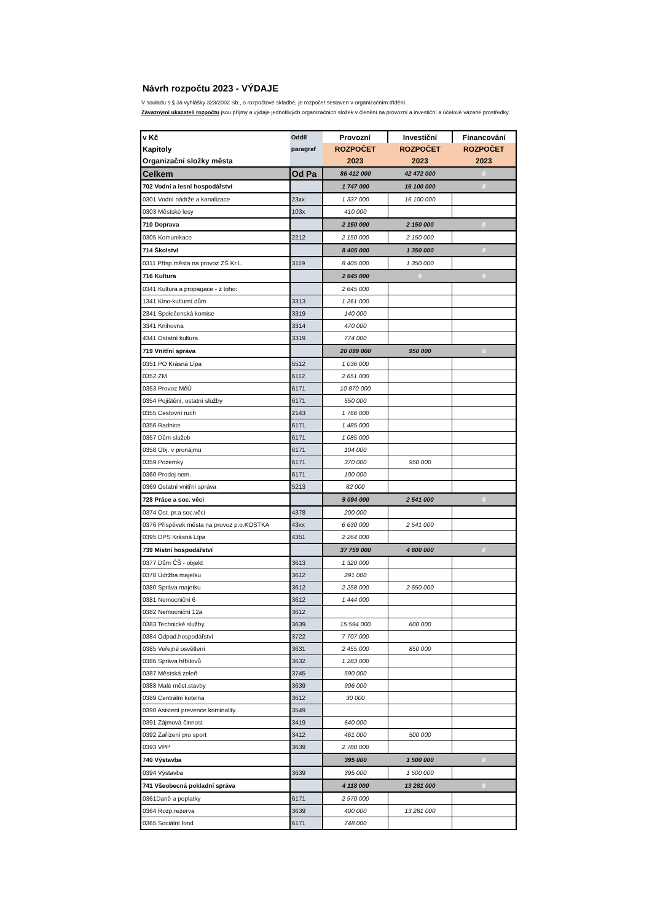Návrh rozpočtu 2023 - VÝDAJE
V souladu s § 3a vyhlášky 323/2002 Sb., o rozpočtové skladbě, je rozpočet sestaven v organizačním třídění.
Závaznými ukazateli rozpočtu jsou příjmy a výdaje jednotlivých organizačních složek v členění na provozní a investiční a účelově vázané prostředky.
| v Kč | Oddíl | Provozní | Investiční | Financování |
| Kapitoly | paragraf | ROZPOČET | ROZPOČET | ROZPOČET |
| Organizační složky města | | 2023 | 2023 | 2023 |
| Celkem | Od Pa | 86 412 000 | 42 472 000 | 0 |
| 702 Vodní a lesní hospodářství | | 1 747 000 | 16 100 000 | 0 |
| 0301 Vodní nádrže a kanalizace | 23xx | 1 337 000 | 16 100 000 | |
| 0303 Městské lesy | 103x | 410 000 | | |
| 710 Doprava | | 2 150 000 | 2 150 000 | 0 |
| 0305 Komunikace | 2212 | 2 150 000 | 2 150 000 | |
| 714 Školství | | 8 405 000 | 1 350 000 | 0 |
| 0311 Přísp.města na provoz ZŠ Kr.L. | 3119 | 8 405 000 | 1 350 000 | |
| 716 Kultura | | 2 645 000 | 0 | 0 |
| 0341 Kultura a propagace - z toho: | | 2 645 000 | | |
| 1341 Kino-kulturní dům | 3313 | 1 261 000 | | |
| 2341 Společenská komise | 3319 | 140 000 | | |
| 3341 Knihovna | 3314 | 470 000 | | |
| 4341 Ostatní kultura | 3319 | 774 000 | | |
| 719 Vnitřní správa | | 20 099 000 | 950 000 | 0 |
| 0351 PO Krásná Lípa | 5512 | 1 036 000 | | |
| 0352 ZM | 6112 | 2 651 000 | | |
| 0353 Provoz MěÚ | 6171 | 10 870 000 | | |
| 0354 Pojištění, ostatní služby | 6171 | 550 000 | | |
| 0355 Cestovní ruch | 2143 | 1 766 000 | | |
| 0356 Radnice | 6171 | 1 485 000 | | |
| 0357 Dům služeb | 6171 | 1 085 000 | | |
| 0358 Obj. v pronájmu | 6171 | 104 000 | | |
| 0359 Pozemky | 6171 | 370 000 | 950 000 | |
| 0360 Prodej nem. | 6171 | 100 000 | | |
| 0369 Ostatní vnitřní správa | 5213 | 82 000 | | |
| 728 Práce a soc. věci | | 9 094 000 | 2 541 000 | 0 |
| 0374 Ost. pr.a soc.věci | 4378 | 200 000 | | |
| 0376 Příspěvek města na provoz p.o.KOSTKA | 43xx | 6 630 000 | 2 541 000 | |
| 0395 DPS Krásná Lípa | 4351 | 2 264 000 | | |
| 739 Místní hospodářství | | 37 759 000 | 4 600 000 | 0 |
| 0377 Dům ČŠ - objekt | 3613 | 1 320 000 | | |
| 0378 Údržba majetku | 3612 | 291 000 | | |
| 0380 Správa majetku | 3612 | 2 258 000 | 2 650 000 | |
| 0381 Nemocniční 6 | 3612 | 1 444 000 | | |
| 0382 Nemocniční 12a | 3612 | | | |
| 0383 Technické služby | 3639 | 15 594 000 | 600 000 | |
| 0384 Odpad.hospodářství | 3722 | 7 707 000 | | |
| 0385 Veřejné osvětlení | 3631 | 2 455 000 | 850 000 | |
| 0386 Správa hřbitovů | 3632 | 1 283 000 | | |
| 0387 Městská zeleň | 3745 | 590 000 | | |
| 0388 Malé měst.stavby | 3639 | 906 000 | | |
| 0389 Centrální kotelna | 3612 | 30 000 | | |
| 0390 Asistent prevence kriminality | 3549 | | | |
| 0391 Zájmová činnost | 3419 | 640 000 | | |
| 0392 Zařízení pro sport | 3412 | 461 000 | 500 000 | |
| 0393 VPP | 3639 | 2 780 000 | | |
| 740 Výstavba | | 395 000 | 1 500 000 | 0 |
| 0394 Výstavba | 3639 | 395 000 | 1 500 000 | |
| 741 Všeobecná pokladní správa | | 4 118 000 | 13 281 000 | 0 |
| 0361Daně a poplatky | 6171 | 2 970 000 | | |
| 0364 Rozp.rezerva | 3639 | 400 000 | 13 281 000 | |
| 0365 Sociální fond | 6171 | 748 000 | | |